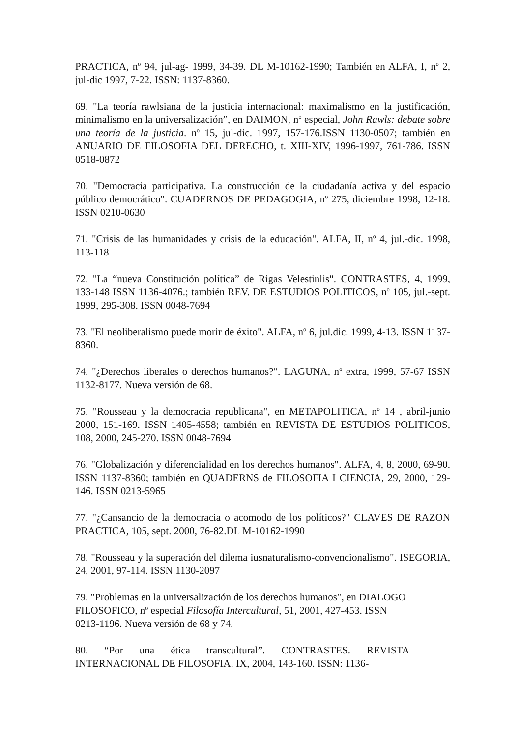PRACTICA, n<sup>o</sup> 94, jul-ag- 1999, 34-39. DL M-10162-1990; También en ALFA, I, n<sup>o</sup> 2, jul-dic 1997, 7-22. ISSN: 1137-8360.
69. "La teoría rawlsiana de la justicia internacional: maximalismo en la justificación, minimalismo en la universalización”, en DAIMON, n<sup>o</sup> especial, John Rawls: debate sobre una teoría de la justicia. n<sup>o</sup> 15, jul-dic. 1997, 157-176.ISSN 1130-0507; también en ANUARIO DE FILOSOFIA DEL DERECHO, t. XIII-XIV, 1996-1997, 761-786. ISSN 0518-0872
70. "Democracia participativa. La construcción de la ciudadanía activa y del espacio público democrático". CUADERNOS DE PEDAGOGIA, n<sup>o</sup> 275, diciembre 1998, 12-18. ISSN 0210-0630
71. "Crisis de las humanidades y crisis de la educación". ALFA, II, n<sup>o</sup> 4, jul.-dic. 1998, 113-118
72. "La “nueva Constitución política” de Rigas Velestinlis". CONTRASTES, 4, 1999, 133-148 ISSN 1136-4076.; también REV. DE ESTUDIOS POLITICOS, n<sup>o</sup> 105, jul.-sept. 1999, 295-308. ISSN 0048-7694
73. "El neoliberalismo puede morir de éxito". ALFA, n<sup>o</sup> 6, jul.dic. 1999, 4-13. ISSN 1137-8360.
74. "¿Derechos liberales o derechos humanos?". LAGUNA, n<sup>o</sup> extra, 1999, 57-67 ISSN 1132-8177. Nueva versión de 68.
75. "Rousseau y la democracia republicana", en METAPOLITICA, n<sup>o</sup> 14 , abril-junio 2000, 151-169. ISSN 1405-4558; también en REVISTA DE ESTUDIOS POLITICOS, 108, 2000, 245-270. ISSN 0048-7694
76. "Globalización y diferencialidad en los derechos humanos". ALFA, 4, 8, 2000, 69-90. ISSN 1137-8360; también en QUADERNS de FILOSOFIA I CIENCIA, 29, 2000, 129-146. ISSN 0213-5965
77. "¿Cansancio de la democracia o acomodo de los políticos?" CLAVES DE RAZON PRACTICA, 105, sept. 2000, 76-82.DL M-10162-1990
78. "Rousseau y la superación del dilema iusnaturalismo-convencionalismo". ISEGORIA, 24, 2001, 97-114. ISSN 1130-2097
79. "Problemas en la universalización de los derechos humanos", en DIALOGO FILOSOFICO, n<sup>o</sup> especial Filosofía Intercultural, 51, 2001, 427-453. ISSN 0213-1196. Nueva versión de 68 y 74.
80. “Por una ética transcultural”. CONTRASTES. REVISTA INTERNACIONAL DE FILOSOFIA. IX, 2004, 143-160. ISSN: 1136-